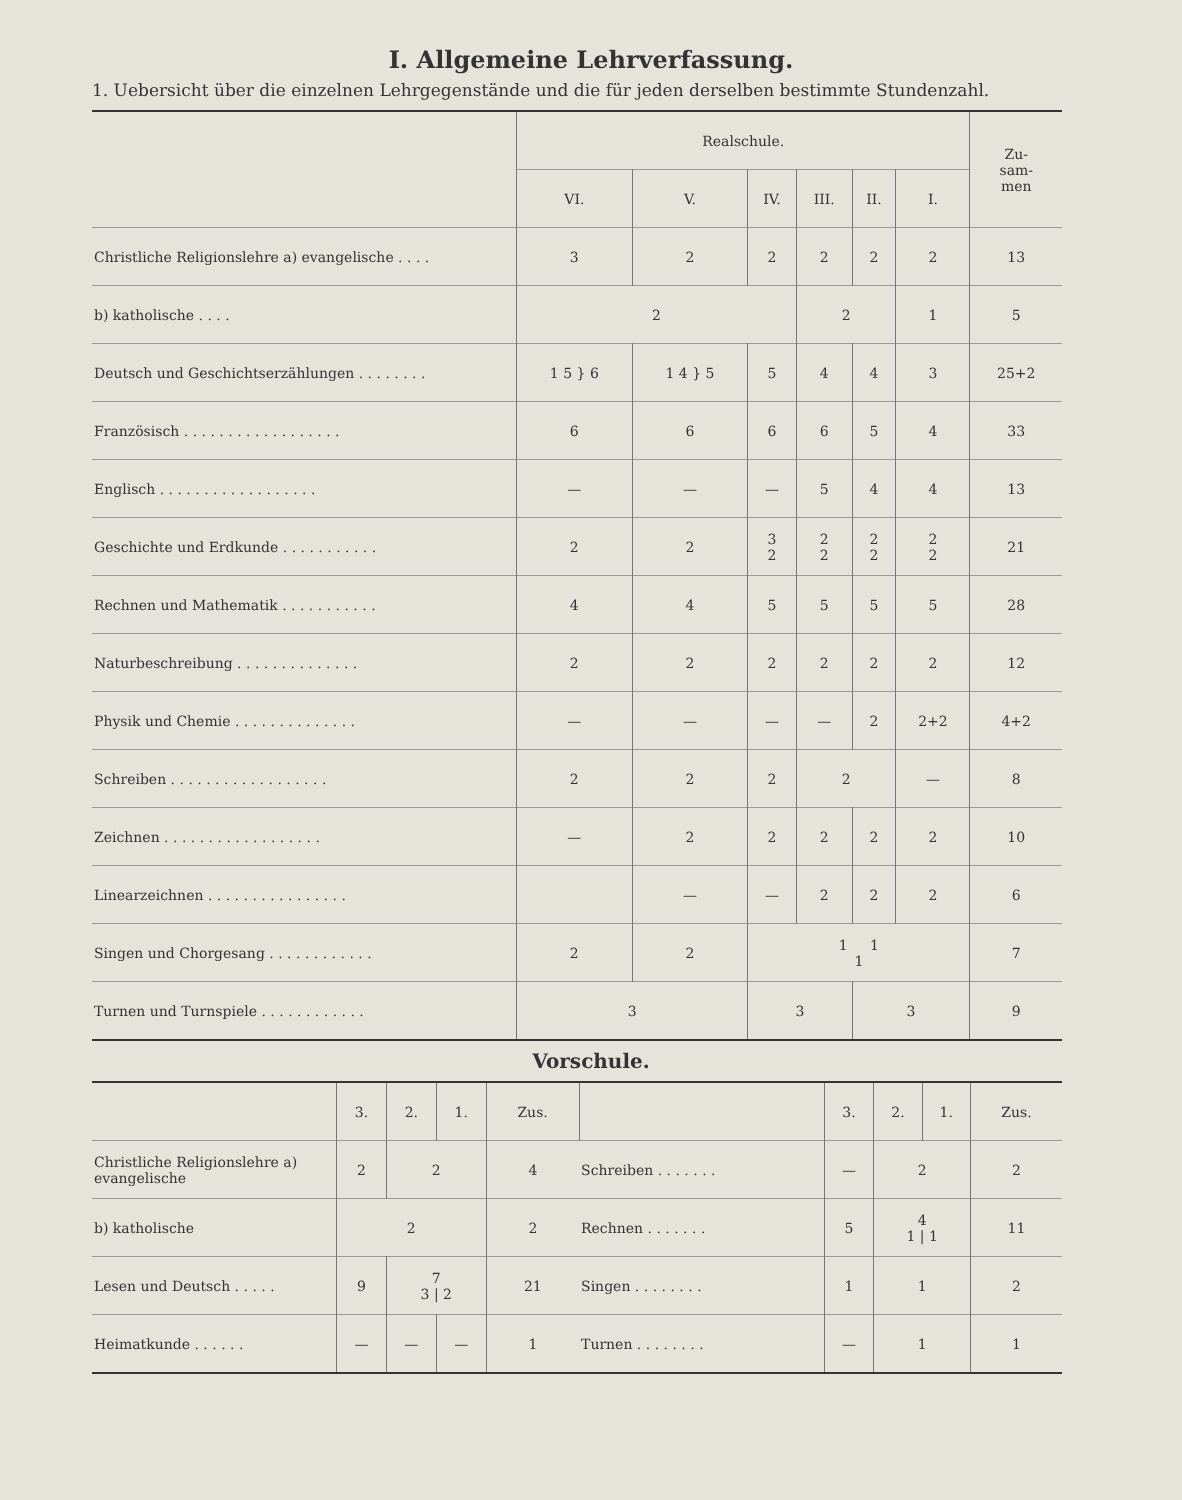I. Allgemeine Lehrverfassung.
1. Uebersicht über die einzelnen Lehrgegenstände und die für jeden derselben bestimmte Stundenzahl.
| | Realschule. | | | | | | Zu- sam- men |
| --- | --- | --- | --- | --- | --- | --- | --- |
| | VI. | V. | IV. | III. | II. | I. | |
| Christliche Religionslehre a) evangelische . . . . | 3 | 2 | 2 | 2 | 2 | 2 | 13 |
| b) katholische . . . . | 2 | | | 2 | | 1 | 5 |
| Deutsch und Geschichtserzählungen . . . . . . . . | 1 5 } 6 | 1 4 } 5 | 5 | 4 | 4 | 3 | 25+2 |
| Französisch . . . . . . . . . . . . . . . . . . | 6 | 6 | 6 | 6 | 5 | 4 | 33 |
| Englisch . . . . . . . . . . . . . . . . . . | — | — | — | 5 | 4 | 4 | 13 |
| Geschichte und Erdkunde . . . . . . . . . . . | 2 | 2 | 3 2 | 2 2 | 2 2 | 2 2 | 21 |
| Rechnen und Mathematik . . . . . . . . . . . | 4 | 4 | 5 | 5 | 5 | 5 | 28 |
| Naturbeschreibung . . . . . . . . . . . . . . | 2 | 2 | 2 | 2 | 2 | 2 | 12 |
| Physik und Chemie . . . . . . . . . . . . . . | — | — | — | — | 2 | 2+2 | 4+2 |
| Schreiben . . . . . . . . . . . . . . . . . . | 2 | 2 | 2 | 2 | | — | 8 |
| Zeichnen . . . . . . . . . . . . . . . . . . | — | 2 | 2 | 2 | 2 | 2 | 10 |
| Linearzeichnen . . . . . . . . . . . . . . . . | | — | — | 2 | 2 | 2 | 6 |
| Singen und Chorgesang . . . . . . . . . . . . | 2 | 2 | 1 1 1 | | | | 7 |
| Turnen und Turnspiele . . . . . . . . . . . . | 3 | | 3 | | 3 | | 9 |
Vorschule.
| | 3. | 2. | 1. | Zus. | | 3. | 2. | 1. | Zus. |
| --- | --- | --- | --- | --- | --- | --- | --- | --- | --- |
| Christliche Religionslehre a) evangelische | 2 | 2 | | 4 | Schreiben . . . . . . . | — | 2 | | 2 |
| b) katholische | 2 | | | 2 | Rechnen . . . . . . . | 5 | 4 1 / 1 | | 11 |
| Lesen und Deutsch . . . . . | 9 | 7 3 / 2 | | 21 | Singen . . . . . . . . | 1 | 1 | | 2 |
| Heimatkunde . . . . . . | — | — | — | 1 | Turnen . . . . . . . . | — | 1 | | 1 |